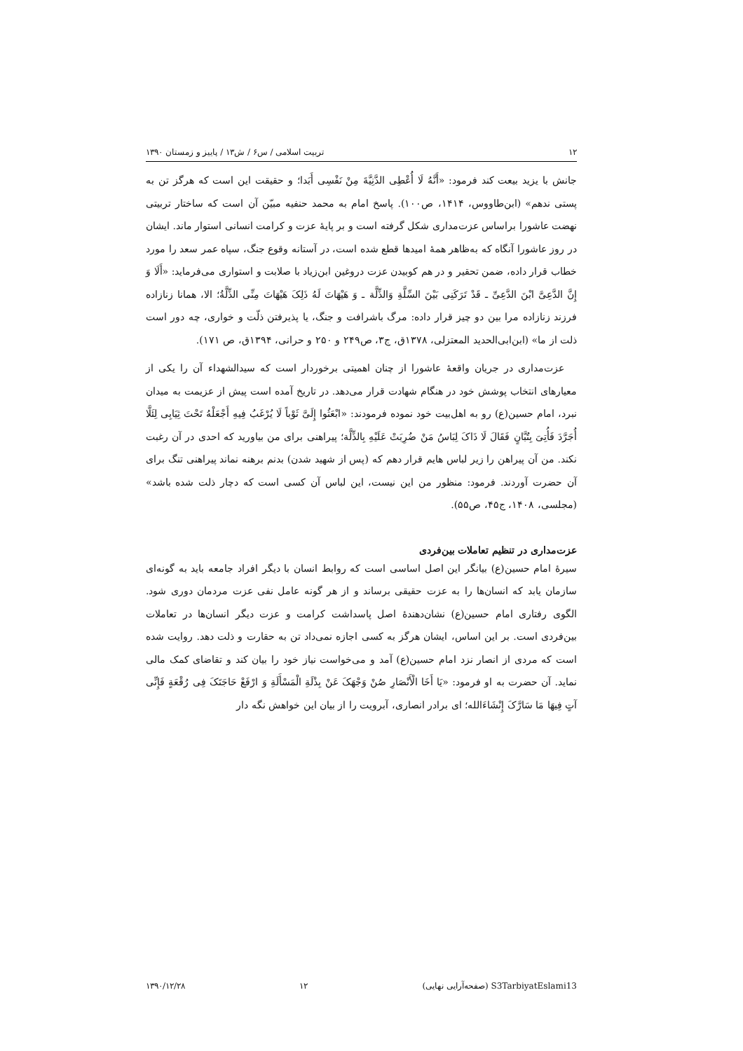۱۲ تربیت اسلامی / س۶ / ش۱۳ / پاییز و زمستان ۱۳۹۰
جانش با یزید بیعت کند فرمود: «أَنَّهُ لَا أُعْطِی الدَّنِیَّةَ مِنْ نَفْسِی أَبَدا؛ و حقیقت این است که هرگز تن به پستی ندهم» (ابن‌طاووس، ۱۴۱۴، ص۱۰۰). پاسخ امام به محمد حنفیه مبیّن آن است که ساختار تربیتی نهضت عاشورا براساس عزت‌مداری شکل گرفته است و بر پایهٔ عزت و کرامت انسانی استوار ماند. ایشان در روز عاشورا آنگاه که به‌ظاهر همهٔ امیدها قطع شده است، در آستانه وقوع جنگ، سپاه عمر سعد را مورد خطاب قرار داده، ضمن تحقیر و در هم کوبیدن عزت دروغین ابن‌زیاد با صلابت و استواری می‌فرماید: «أَلَا وَ إِنَّ الدَّعِیَّ ابْنَ الدَّعِیِّ ـ قَدْ تَرَکَنِی بَیْنَ السِّلَّةِ وَالذِّلَّة ـ وَ هَیْهَاتَ لَهُ ذَلِکَ هَیْهَاتَ مِنِّی الذِّلَّةُ؛ الا، همانا زنازاده فرزند زنازاده مرا بین دو چیز قرار داده: مرگ باشرافت و جنگ، یا پذیرفتن ذلّت و خواری، چه دور است ذلت از ما» (ابن‌ابی‌الحدید المعتزلی، ۱۳۷۸ق، ج۳، ص۲۴۹ و ۲۵۰ و حرانی، ۱۳۹۴ق، ص ۱۷۱).
عزت‌مداری در جریان واقعهٔ عاشورا از چنان اهمیتی برخوردار است که سیدالشهداء آن را یکی از معیارهای انتخاب پوشش خود در هنگام شهادت قرار می‌دهد. در تاریخ آمده است پیش از عزیمت به میدان نبرد، امام حسین(ع) رو به اهل‌بیت خود نموده فرمودند: «ابْعَثُوا إِلَیَّ ثَوْباً لَا یُرْغَبُ فِیهِ أَجْعَلْهُ تَحْتَ ثِیَابِی لِئَلَّا أُجَرَّدَ فَأُتِیَ بِتُبَّانٍ فَقَالَ لَا ذَاکَ لِبَاسُ مَنْ ضُرِبَتْ عَلَیْهِ بِالذِّلَّة؛ پیراهنی برای من بیاورید که احدی در آن رغبت نکند. من آن پیراهن را زیر لباس هایم قرار دهم که (پس از شهید شدن) بدنم برهنه نماند پیراهنی تنگ برای آن حضرت آوردند. فرمود: منظور من این نیست، این لباس آن کسی است که دچار ذلت شده باشد» (مجلسی، ۱۴۰۸، ج۴۵، ص۵۵).
عزت‌مداری در تنظیم تعاملات بین‌فردی
سیرهٔ امام حسین(ع) بیانگر این اصل اساسی است که روابط انسان با دیگر افراد جامعه باید به گونه‌ای سازمان یابد که انسان‌ها را به عزت حقیقی برساند و از هر گونه عامل نفی عزت مردمان دوری شود. الگوی رفتاری امام حسین(ع) نشان‌دهندهٔ اصل پاسداشت کرامت و عزت دیگر انسان‌ها در تعاملات بین‌فردی است. بر این اساس، ایشان هرگز به کسی اجازه نمی‌داد تن به حقارت و ذلت دهد. روایت شده است که مردی از انصار نزد امام حسین(ع) آمد و می‌خواست نیاز خود را بیان کند و تقاضای کمک مالی نماید. آن حضرت به او فرمود: «یَا أَخَا الْأَنْصَارِ صُنْ وَجْهَکَ عَنْ بِذْلَةِ الْمَسْأَلَةِ وَ ارْفَعْ حَاجَتَکَ فِی رُقْعَةٍ فَإِنِّی آتٍ فِیهَا مَا سَارَّکَ إِنْشَاءَالله؛ ای برادر انصاری، آبرویت را از بیان این خواهش نگه دار
S3TarbiyatEslami13 (صفحه‌آرایی نهایی) ۱۲ ۱۳۹۰/۱۲/۲۸